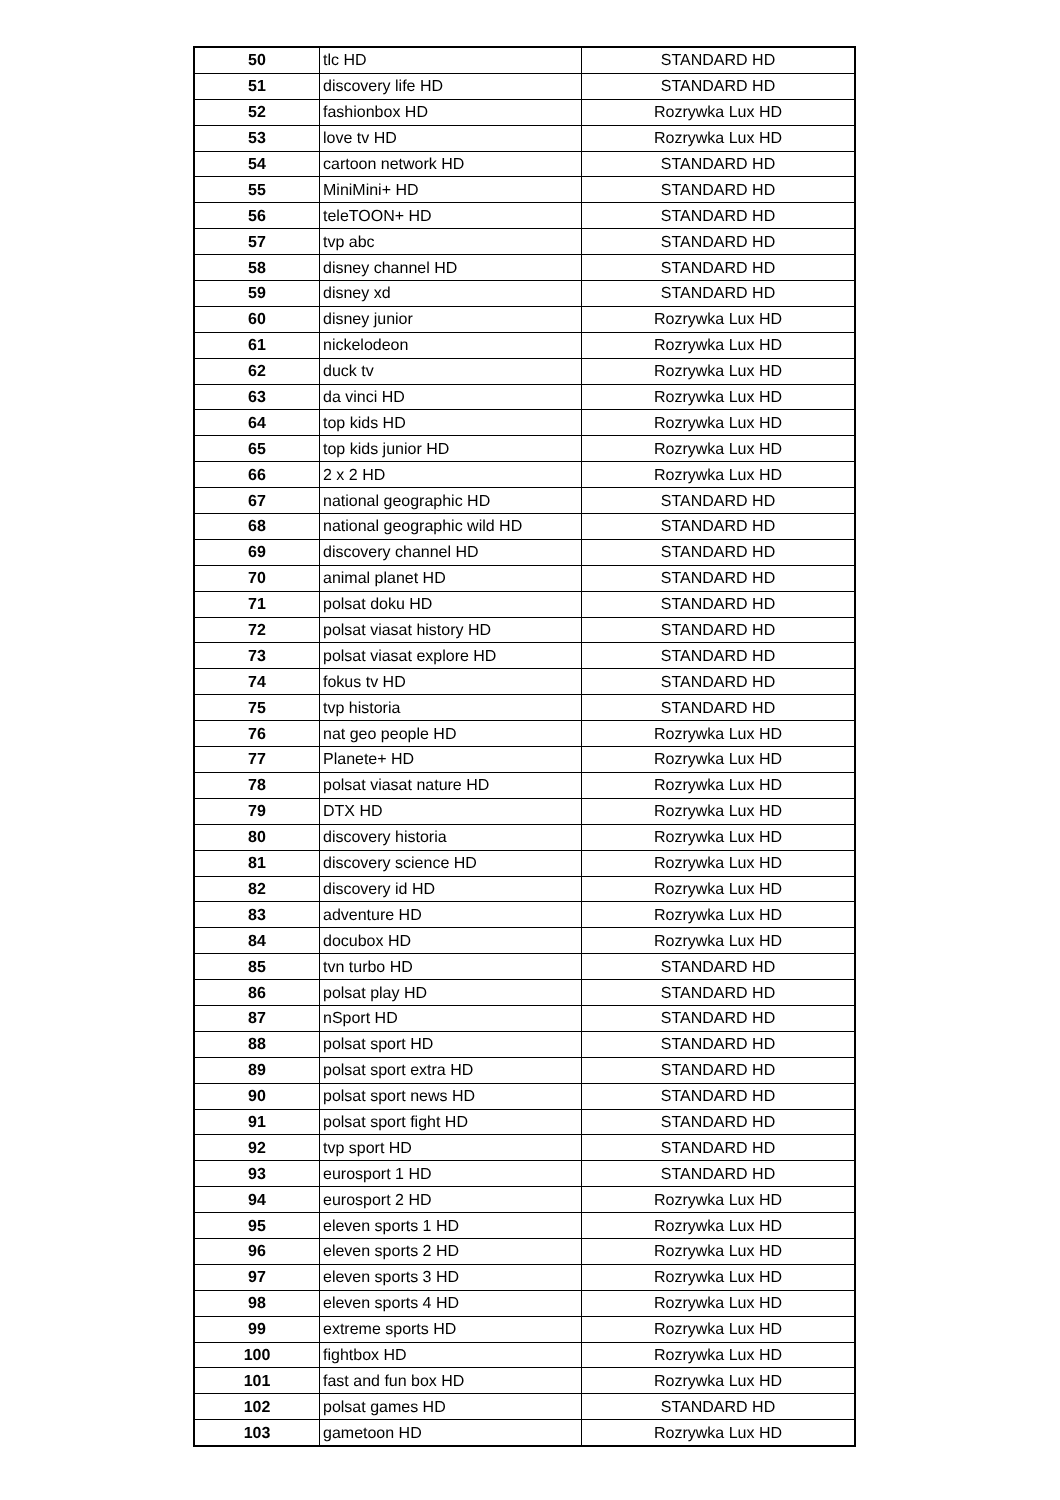| 50 | tlc HD | STANDARD HD |
| 51 | discovery life HD | STANDARD HD |
| 52 | fashionbox HD | Rozrywka Lux HD |
| 53 | love tv HD | Rozrywka Lux HD |
| 54 | cartoon network HD | STANDARD HD |
| 55 | MiniMini+ HD | STANDARD HD |
| 56 | teleTOON+ HD | STANDARD HD |
| 57 | tvp abc | STANDARD HD |
| 58 | disney channel HD | STANDARD HD |
| 59 | disney xd | STANDARD HD |
| 60 | disney junior | Rozrywka Lux HD |
| 61 | nickelodeon | Rozrywka Lux HD |
| 62 | duck tv | Rozrywka Lux HD |
| 63 | da vinci HD | Rozrywka Lux HD |
| 64 | top kids HD | Rozrywka Lux HD |
| 65 | top kids junior HD | Rozrywka Lux HD |
| 66 | 2 x 2 HD | Rozrywka Lux HD |
| 67 | national geographic HD | STANDARD HD |
| 68 | national geographic wild HD | STANDARD HD |
| 69 | discovery channel HD | STANDARD HD |
| 70 | animal planet HD | STANDARD HD |
| 71 | polsat doku HD | STANDARD HD |
| 72 | polsat viasat history HD | STANDARD HD |
| 73 | polsat viasat explore HD | STANDARD HD |
| 74 | fokus tv HD | STANDARD HD |
| 75 | tvp historia | STANDARD HD |
| 76 | nat geo people HD | Rozrywka Lux HD |
| 77 | Planete+ HD | Rozrywka Lux HD |
| 78 | polsat viasat nature HD | Rozrywka Lux HD |
| 79 | DTX HD | Rozrywka Lux HD |
| 80 | discovery historia | Rozrywka Lux HD |
| 81 | discovery science HD | Rozrywka Lux HD |
| 82 | discovery id HD | Rozrywka Lux HD |
| 83 | adventure HD | Rozrywka Lux HD |
| 84 | docubox HD | Rozrywka Lux HD |
| 85 | tvn turbo HD | STANDARD HD |
| 86 | polsat play HD | STANDARD HD |
| 87 | nSport HD | STANDARD HD |
| 88 | polsat sport HD | STANDARD HD |
| 89 | polsat sport extra HD | STANDARD HD |
| 90 | polsat sport news HD | STANDARD HD |
| 91 | polsat sport fight HD | STANDARD HD |
| 92 | tvp sport HD | STANDARD HD |
| 93 | eurosport 1 HD | STANDARD HD |
| 94 | eurosport 2 HD | Rozrywka Lux HD |
| 95 | eleven sports 1 HD | Rozrywka Lux HD |
| 96 | eleven sports 2 HD | Rozrywka Lux HD |
| 97 | eleven sports 3 HD | Rozrywka Lux HD |
| 98 | eleven sports 4 HD | Rozrywka Lux HD |
| 99 | extreme sports HD | Rozrywka Lux HD |
| 100 | fightbox HD | Rozrywka Lux HD |
| 101 | fast and fun box HD | Rozrywka Lux HD |
| 102 | polsat games HD | STANDARD HD |
| 103 | gametoon HD | Rozrywka Lux HD |